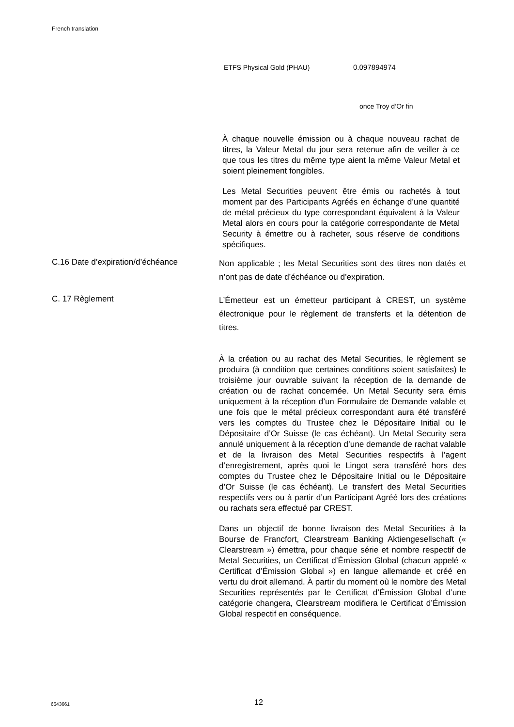French translation
ETFS Physical Gold (PHAU) 0.097894974
once Troy d’Or fin
À chaque nouvelle émission ou à chaque nouveau rachat de titres, la Valeur Metal du jour sera retenue afin de veiller à ce que tous les titres du même type aient la même Valeur Metal et soient pleinement fongibles.
Les Metal Securities peuvent être émis ou rachetés à tout moment par des Participants Agréés en échange d’une quantité de métal précieux du type correspondant équivalent à la Valeur Metal alors en cours pour la catégorie correspondante de Metal Security à émettre ou à racheter, sous réserve de conditions spécifiques.
C.16 Date d’expiration/d’échéance
Non applicable ; les Metal Securities sont des titres non datés et n’ont pas de date d’échéance ou d’expiration.
C. 17 Règlement
L’Émetteur est un émetteur participant à CREST, un système électronique pour le règlement de transferts et la détention de titres.
À la création ou au rachat des Metal Securities, le règlement se produira (à condition que certaines conditions soient satisfaites) le troisième jour ouvrable suivant la réception de la demande de création ou de rachat concernée. Un Metal Security sera émis uniquement à la réception d’un Formulaire de Demande valable et une fois que le métal précieux correspondant aura été transféré vers les comptes du Trustee chez le Dépositaire Initial ou le Dépositaire d’Or Suisse (le cas échéant). Un Metal Security sera annulé uniquement à la réception d’une demande de rachat valable et de la livraison des Metal Securities respectifs à l’agent d’enregistrement, après quoi le Lingot sera transféré hors des comptes du Trustee chez le Dépositaire Initial ou le Dépositaire d’Or Suisse (le cas échéant). Le transfert des Metal Securities respectifs vers ou à partir d’un Participant Agréé lors des créations ou rachats sera effectué par CREST.
Dans un objectif de bonne livraison des Metal Securities à la Bourse de Francfort, Clearstream Banking Aktiengesellschaft (« Clearstream ») émettra, pour chaque série et nombre respectif de Metal Securities, un Certificat d’Émission Global (chacun appelé « Certificat d’Émission Global ») en langue allemande et créé en vertu du droit allemand. À partir du moment où le nombre des Metal Securities représentés par le Certificat d’Émission Global d’une catégorie changera, Clearstream modifiera le Certificat d’Émission Global respectif en conséquence.
6643661 12